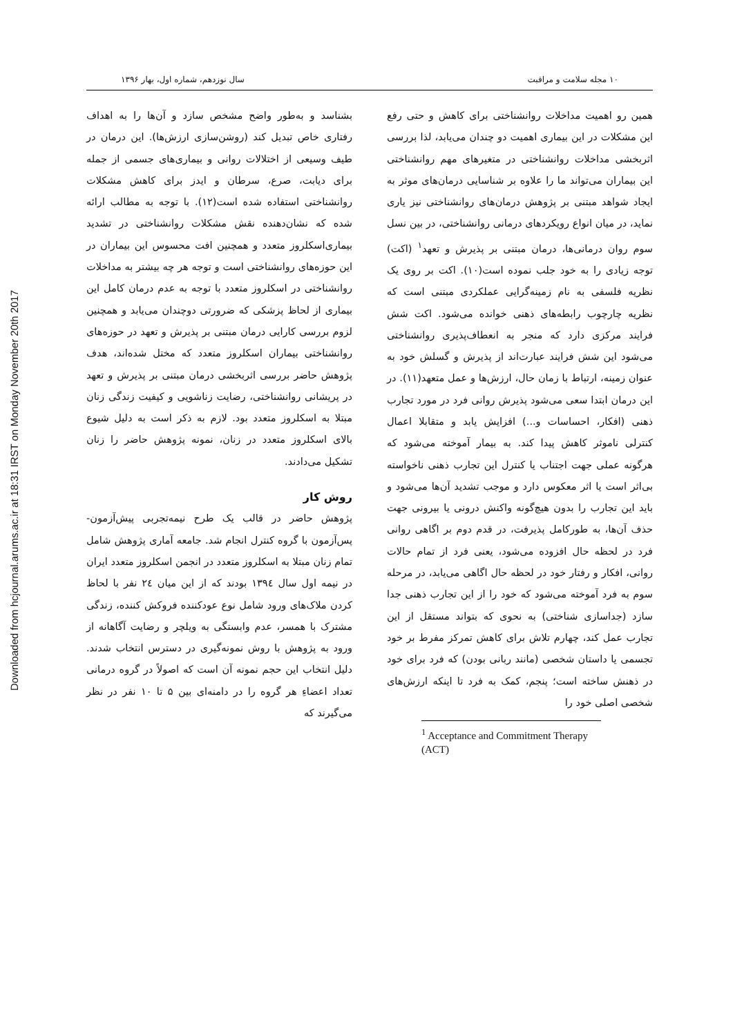Downloaded from hcjournal.arums.ac.ir at 18:31 IRST on Monday November 20th 2017
۱۰ مجله سلامت و مراقبت سال نوزدهم، شماره اول، بهار ۱۳۹۶
همین رو اهمیت مداخلات روانشناختی برای کاهش و حتی رفع این مشکلات در این بیماری اهمیت دو چندان می‌یابد، لذا بررسی اثربخشی مداخلات روانشناختی در متغیرهای مهم روانشناختی این بیماران می‌تواند ما را علاوه بر شناسایی درمان‌های موثر به ایجاد شواهد مبتنی بر پژوهش درمان‌های روانشناختی نیز یاری نماید، در میان انواع رویکردهای درمانی روانشناختی، در بین نسل سوم روان درمانی‌ها، درمان مبتنی بر پذیرش و تعهد<sup>۱</sup> (اکت) توجه زیادی را به خود جلب نموده است(۱۰). اکت بر روی یک نظریه فلسفی به نام زمینه‌گرایی عملکردی مبتنی است که نظریه چارچوب رابطه‌های ذهنی خوانده می‌شود. اکت شش فرایند مرکزی دارد که منجر به انعطاف‌پذیری روانشناختی می‌شود این شش فرایند عبارت‌اند از پذیرش و گسلش خود به عنوان زمینه، ارتباط با زمان حال، ارزش‌ها و عمل متعهد(۱۱). در این درمان ابتدا سعی می‌شود پذیرش روانی فرد در مورد تجارب ذهنی (افکار، احساسات و...) افزایش یابد و متقابلا اعمال کنترلی ناموثر کاهش پیدا کند. به بیمار آموخته می‌شود که هرگونه عملی جهت اجتناب یا کنترل این تجارب ذهنی ناخواسته بی‌اثر است یا اثر معکوس دارد و موجب تشدید آن‌ها می‌شود و باید این تجارب را بدون هیچ‌گونه واکنش درونی یا بیرونی جهت حذف آن‌ها، به طورکامل پذیرفت، در قدم دوم بر اگاهی روانی فرد در لحظه حال افزوده می‌شود، یعنی فرد از تمام حالات روانی، افکار و رفتار خود در لحظه حال اگاهی می‌یابد، در مرحله سوم به فرد آموخته می‌شود که خود را از این تجارب ذهنی جدا سازد (جداسازی شناختی) به نحوی که بتواند مستقل از این تجارب عمل کند، چهارم تلاش برای کاهش تمرکز مفرط بر خود تجسمی یا داستان شخصی (مانند ربانی بودن) که فرد برای خود در ذهنش ساخته است؛ پنجم، کمک به فرد تا اینکه ارزش‌های شخصی اصلی خود را
<sup>1</sup> Acceptance and Commitment Therapy (ACT)
بشناسد و به‌طور واضح مشخص سازد و آن‌ها را به اهداف رفتاری خاص تبدیل کند (روشن‌سازی ارزش‌ها). این درمان در طیف وسیعی از اختلالات روانی و بیماری‌های جسمی از جمله برای دیابت، صرع، سرطان و ایدز برای کاهش مشکلات روانشناختی استفاده شده است(۱۲). با توجه به مطالب ارائه شده که نشان‌دهنده نقش مشکلات روانشناختی در تشدید بیماری‌اسکلروز متعدد و همچنین افت محسوس این بیماران در این حوزه‌های روانشناختی است و توجه هر چه بیشتر به مداخلات روانشناختی در اسکلروز متعدد با توجه به عدم درمان کامل این بیماری از لحاظ پزشکی که ضرورتی دوچندان می‌یابد و همچنین لزوم بررسی کارایی درمان مبتنی بر پذیرش و تعهد در حوزه‌های روانشناختی بیماران اسکلروز متعدد که مختل شده‌اند، هدف پژوهش حاضر بررسی اثربخشی درمان مبتنی بر پذیرش و تعهد در پریشانی روانشناختی، رضایت زناشویی و کیفیت زندگی زنان مبتلا به اسکلروز متعدد بود. لازم به ذکر است به دلیل شیوع بالای اسکلروز متعدد در زنان، نمونه پژوهش حاضر را زنان تشکیل می‌دادند.
روش کار
پژوهش حاضر در قالب یک طرح نیمه‌تجربی پیش‌آزمون- پس‌آزمون با گروه کنترل انجام شد. جامعه آماری پژوهش شامل تمام زنان مبتلا به اسکلروز متعدد در انجمن اسکلروز متعدد ایران در نیمه اول سال ۱۳۹٤ بودند که از این میان ٢٤ نفر با لحاظ کردن ملاک‌های ورود شامل نوع عودکننده فروکش کننده، زندگی مشترک با همسر، عدم وابستگی به ویلچر و رضایت آگاهانه از ورود به پژوهش با روش نمونه‌گیری در دسترس انتخاب شدند. دلیل انتخاب این حجم نمونه آن است که اصولاً در گروه درمانی تعداد اعضاءِ هر گروه را در دامنه‌ای بین ۵ تا ۱۰ نفر در نظر می‌گیرند که